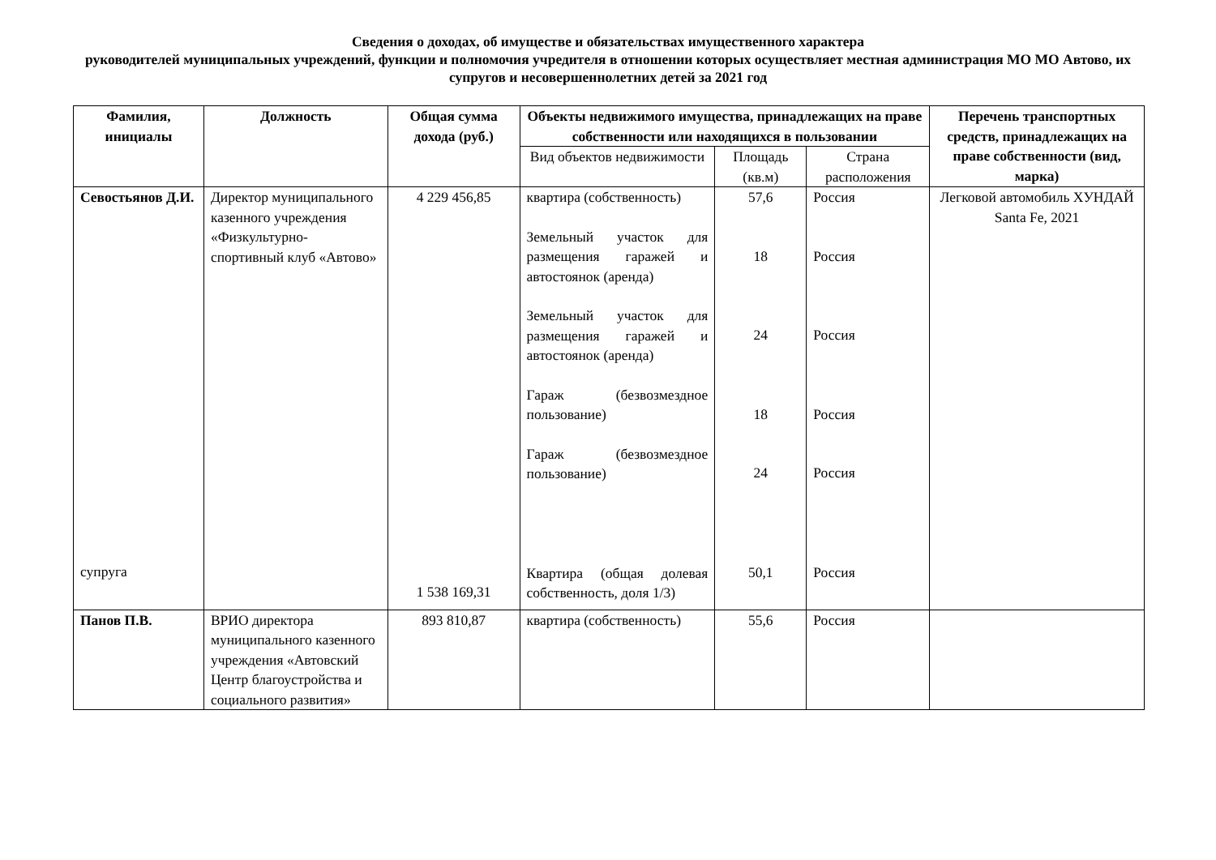Сведения о доходах, об имуществе и обязательствах имущественного характера
руководителей муниципальных учреждений, функции и полномочия учредителя в отношении которых осуществляет местная администрация МО МО Автово, их супругов и несовершеннолетних детей за 2021 год
| Фамилия, инициалы | Должность | Общая сумма дохода (руб.) | Объекты недвижимого имущества, принадлежащих на праве собственности или находящихся в пользовании | | | Перечень транспортных средств, принадлежащих на праве собственности (вид, марка) |
| --- | --- | --- | --- | --- | --- | --- |
| | | | Вид объектов недвижимости | Площадь (кв.м) | Страна расположения | |
| Севостьянов Д.И. супруга | Директор муниципального казенного учреждения «Физкультурно-спортивный клуб «Автово» | 4 229 456,85 1 538 169,31 | квартира (собственность) Земельный участок для размещения гаражей и автостоянок (аренда) Земельный участок для размещения гаражей и автостоянок (аренда) Гараж (безвозмездное пользование) Гараж (безвозмездное пользование) Квартира (общая долевая собственность, доля 1/3) | 57,6 18 24 18 24 50,1 | Россия Россия Россия Россия Россия Россия | Легковой автомобиль ХУНДАЙ Santa Fe, 2021 |
| Панов П.В. | ВРИО директора муниципального казенного учреждения «Автовский Центр благоустройства и социального развития» | 893 810,87 | квартира (собственность) | 55,6 | Россия | |